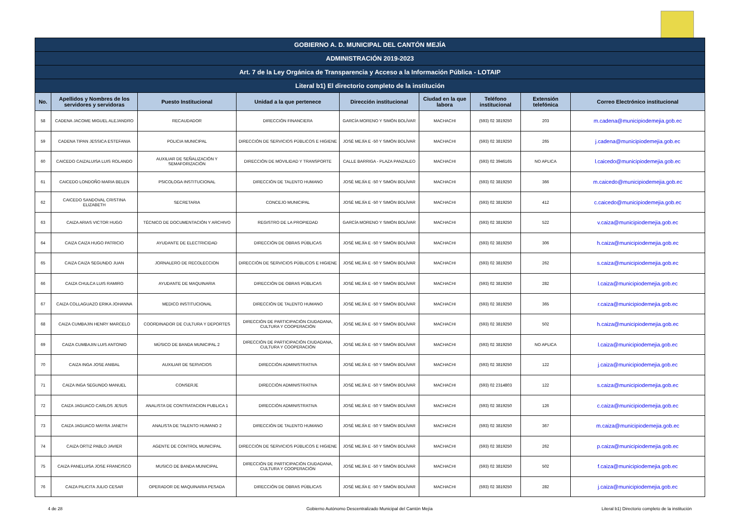| GOBIERNO A. D. MUNICIPAL DEL CANTÓN MEJÍA | | | | | | | | |
| --- | --- | --- | --- | --- | --- | --- | --- | --- |
| ADMINISTRACIÓN 2019-2023 | | | | | | | | |
| Art. 7 de la Ley Orgánica de Transparencia y Acceso a la Información Pública - LOTAIP | | | | | | | | |
| Literal b1) El directorio completo de la institución | | | | | | | | |
| No. | Apellidos y Nombres de los servidores y servidoras | Puesto Institucional | Unidad a la que pertenece | Dirección institucional | Ciudad en la que labora | Teléfono institucional | Extensión telefónica | Correo Electrónico institucional |
| 58 | CADENA JACOME MIGUEL ALEJANDRO | RECAUDADOR | DIRECCIÓN FINANCIERA | GARCÍA MORENO Y SIMÓN BOLÍVAR | MACHACHI | (593) 02 3819250 | 203 | m.cadena@municipiodemejia.gob.ec |
| 59 | CADENA TIPAN JESSICA ESTEFANIA | POLICIA MUNICIPAL | DIRECCIÓN DE SERVICIOS PÚBLICOS E HIGIENE | JOSÉ MEJÍA E -50 Y SIMÓN BOLÍVAR | MACHACHI | (593) 02 3819250 | 265 | j.cadena@municipiodemejia.gob.ec |
| 60 | CAICEDO CAIZALUISA LUIS ROLANDO | AUXILIAR DE SEÑALIZACIÓN Y SEMAFORIZACIÓN | DIRECCIÓN DE MOVILIDAD Y TRANSPORTE | CALLE BARRIGA - PLAZA PANZALEO | MACHACHI | (593) 02 3946165 | NO APLICA | l.caicedo@municipiodemejia.gob.ec |
| 61 | CAICEDO LONDOÑO MARIA BELEN | PSICOLOGA INSTITUCIONAL | DIRECCIÓN DE TALENTO HUMANO | JOSÉ MEJÍA E -50 Y SIMÓN BOLÍVAR | MACHACHI | (593) 02 3819250 | 366 | m.caicedo@municipiodemejia.gob.ec |
| 62 | CAICEDO SANDOVAL CRISTINA ELIZABETH | SECRETARIA | CONCEJO MUNICIPAL | JOSÉ MEJÍA E -50 Y SIMÓN BOLÍVAR | MACHACHI | (593) 02 3819250 | 412 | c.caicedo@municipiodemejia.gob.ec |
| 63 | CAIZA ARIAS VICTOR HUGO | TÉCNICO DE DOCUMENTACIÓN Y ARCHIVO | REGISTRO DE LA PROPIEDAD | GARCÍA MORENO Y SIMÓN BOLÍVAR | MACHACHI | (593) 02 3819250 | 522 | v.caiza@municipiodemejia.gob.ec |
| 64 | CAIZA CAIZA HUGO PATRICIO | AYUDANTE DE ELECTRICIDAD | DIRECCIÓN DE OBRAS PÚBLICAS | JOSÉ MEJÍA E -50 Y SIMÓN BOLÍVAR | MACHACHI | (593) 02 3819250 | 306 | h.caiza@municipiodemejia.gob.ec |
| 65 | CAIZA CAIZA SEGUNDO JUAN | JORNALERO DE RECOLECCION | DIRECCIÓN DE SERVICIOS PÚBLICOS E HIGIENE | JOSÉ MEJÍA E -50 Y SIMÓN BOLÍVAR | MACHACHI | (593) 02 3819250 | 262 | s.caiza@municipiodemejia.gob.ec |
| 66 | CAIZA CHULCA LUIS RAMIRO | AYUDANTE DE MAQUINARIA | DIRECCIÓN DE OBRAS PÚBLICAS | JOSÉ MEJÍA E -50 Y SIMÓN BOLÍVAR | MACHACHI | (593) 02 3819250 | 282 | l.caiza@municipiodemejia.gob.ec |
| 67 | CAIZA COLLAGUAZO ERIKA JOHANNA | MEDICO INSTITUCIONAL | DIRECCIÓN DE TALENTO HUMANO | JOSÉ MEJÍA E -50 Y SIMÓN BOLÍVAR | MACHACHI | (593) 02 3819250 | 365 | r.caiza@municipiodemejia.gob.ec |
| 68 | CAIZA CUMBAJIN HENRY MARCELO | COORDINADOR DE CULTURA Y DEPORTES | DIRECCIÓN DE PARTICIPACIÓN CIUDADANA, CULTURA Y COOPERACIÓN | JOSÉ MEJÍA E -50 Y SIMÓN BOLÍVAR | MACHACHI | (593) 02 3819250 | 502 | h.caiza@municipiodemejia.gob.ec |
| 69 | CAIZA CUMBAJIN LUIS ANTONIO | MÚSICO DE BANDA MUNICIPAL 2 | DIRECCIÓN DE PARTICIPACIÓN CIUDADANA, CULTURA Y COOPERACIÓN | JOSÉ MEJÍA E -50 Y SIMÓN BOLÍVAR | MACHACHI | (593) 02 3819250 | NO APLICA | l.caiza@municipiodemejia.gob.ec |
| 70 | CAIZA INGA JOSE ANIBAL | AUXILIAR DE SERVICIOS | DIRECCIÓN ADMINISTRATIVA | JOSÉ MEJÍA E -50 Y SIMÓN BOLÍVAR | MACHACHI | (593) 02 3819250 | 122 | j.caiza@municipiodemejia.gob.ec |
| 71 | CAIZA INGA SEGUNDO MANUEL | CONSERJE | DIRECCIÓN ADMINISTRATIVA | JOSÉ MEJÍA E -50 Y SIMÓN BOLÍVAR | MACHACHI | (593) 02 2314803 | 122 | s.caiza@municipiodemejia.gob.ec |
| 72 | CAIZA JAGUACO CARLOS JESUS | ANALISTA DE CONTRATACION PUBLICA 1 | DIRECCIÓN ADMINISTRATIVA | JOSÉ MEJÍA E -50 Y SIMÓN BOLÍVAR | MACHACHI | (593) 02 3819250 | 126 | c.caiza@municipiodemejia.gob.ec |
| 73 | CAIZA JAGUACO MAYRA JANETH | ANALISTA DE TALENTO HUMANO 2 | DIRECCIÓN DE TALENTO HUMANO | JOSÉ MEJÍA E -50 Y SIMÓN BOLÍVAR | MACHACHI | (593) 02 3819250 | 367 | m.caiza@municipiodemejia.gob.ec |
| 74 | CAIZA ORTIZ PABLO JAVIER | AGENTE DE CONTROL MUNICIPAL | DIRECCIÓN DE SERVICIOS PÚBLICOS E HIGIENE | JOSÉ MEJÍA E -50 Y SIMÓN BOLÍVAR | MACHACHI | (593) 02 3819250 | 262 | p.caiza@municipiodemejia.gob.ec |
| 75 | CAIZA PANELUISA JOSE FRANCISCO | MUSICO DE BANDA MUNICIPAL | DIRECCIÓN DE PARTICIPACIÓN CIUDADANA, CULTURA Y COOPERACIÓN | JOSÉ MEJÍA E -50 Y SIMÓN BOLÍVAR | MACHACHI | (593) 02 3819250 | 502 | f.caiza@municipiodemejia.gob.ec |
| 76 | CAIZA PILICITA JULIO CESAR | OPERADOR DE MAQUINARIA PESADA | DIRECCIÓN DE OBRAS PÚBLICAS | JOSÉ MEJÍA E -50 Y SIMÓN BOLÍVAR | MACHACHI | (593) 02 3819250 | 282 | j.caiza@municipiodemejia.gob.ec |
4 de 28 Gobierno Autónomo Descentralizado Municipal del Cantón Mejía Literal b1) Directorio completo de la institución